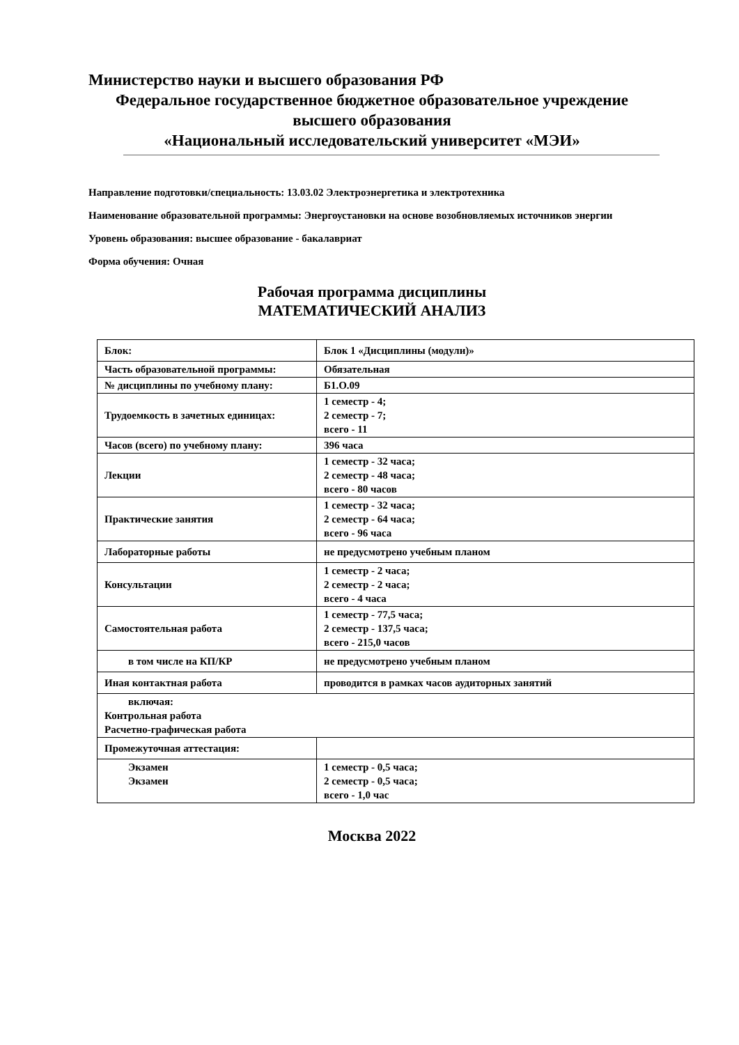Министерство науки и высшего образования РФ
Федеральное государственное бюджетное образовательное учреждение
высшего образования
«Национальный исследовательский университет «МЭИ»
Направление подготовки/специальность: 13.03.02 Электроэнергетика и электротехника
Наименование образовательной программы: Энергоустановки на основе возобновляемых источников энергии
Уровень образования: высшее образование - бакалавриат
Форма обучения: Очная
Рабочая программа дисциплины
МАТЕМАТИЧЕСКИЙ АНАЛИЗ
| Блок: | Блок 1 «Дисциплины (модули)» |
| Часть образовательной программы: | Обязательная |
| № дисциплины по учебному плану: | Б1.О.09 |
| Трудоемкость в зачетных единицах: | 1 семестр - 4; 2 семестр - 7; всего - 11 |
| Часов (всего) по учебному плану: | 396 часа |
| Лекции | 1 семестр - 32 часа; 2 семестр - 48 часа; всего - 80 часов |
| Практические занятия | 1 семестр - 32 часа; 2 семестр - 64 часа; всего - 96 часа |
| Лабораторные работы | не предусмотрено учебным планом |
| Консультации | 1 семестр - 2 часа; 2 семестр - 2 часа; всего - 4 часа |
| Самостоятельная работа | 1 семестр - 77,5 часа; 2 семестр - 137,5 часа; всего - 215,0 часов |
| в том числе на КП/КР | не предусмотрено учебным планом |
| Иная контактная работа | проводится в рамках часов аудиторных занятий |
| включая: Контрольная работа Расчетно-графическая работа | |
| Промежуточная аттестация: | |
| Экзамен Экзамен | 1 семестр - 0,5 часа; 2 семестр - 0,5 часа; всего - 1,0 час |
Москва 2022